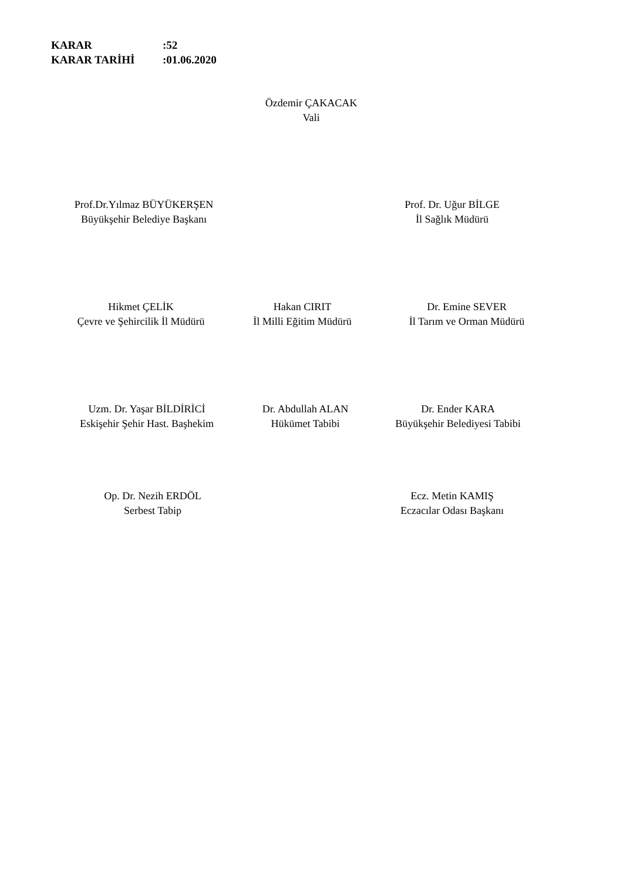KARAR:52
KARAR TARİHİ:01.06.2020
Özdemir ÇAKACAK
Vali
Prof.Dr.Yılmaz BÜYÜKERŞEN
Büyükşehir Belediye Başkanı
Prof. Dr. Uğur BİLGE
İl Sağlık Müdürü
Hikmet ÇELİK
Çevre ve Şehircilik İl Müdürü
Hakan CIRIT
İl Milli Eğitim Müdürü
Dr. Emine SEVER
İl Tarım ve Orman Müdürü
Uzm. Dr. Yaşar BİLDİRİCİ
Eskişehir Şehir Hast. Başhekim
Dr. Abdullah ALAN
Hükümet Tabibi
Dr. Ender KARA
Büyükşehir Belediyesi Tabibi
Op. Dr. Nezih ERDÖL
Serbest Tabip
Ecz. Metin KAMIŞ
Eczacılar Odası Başkanı